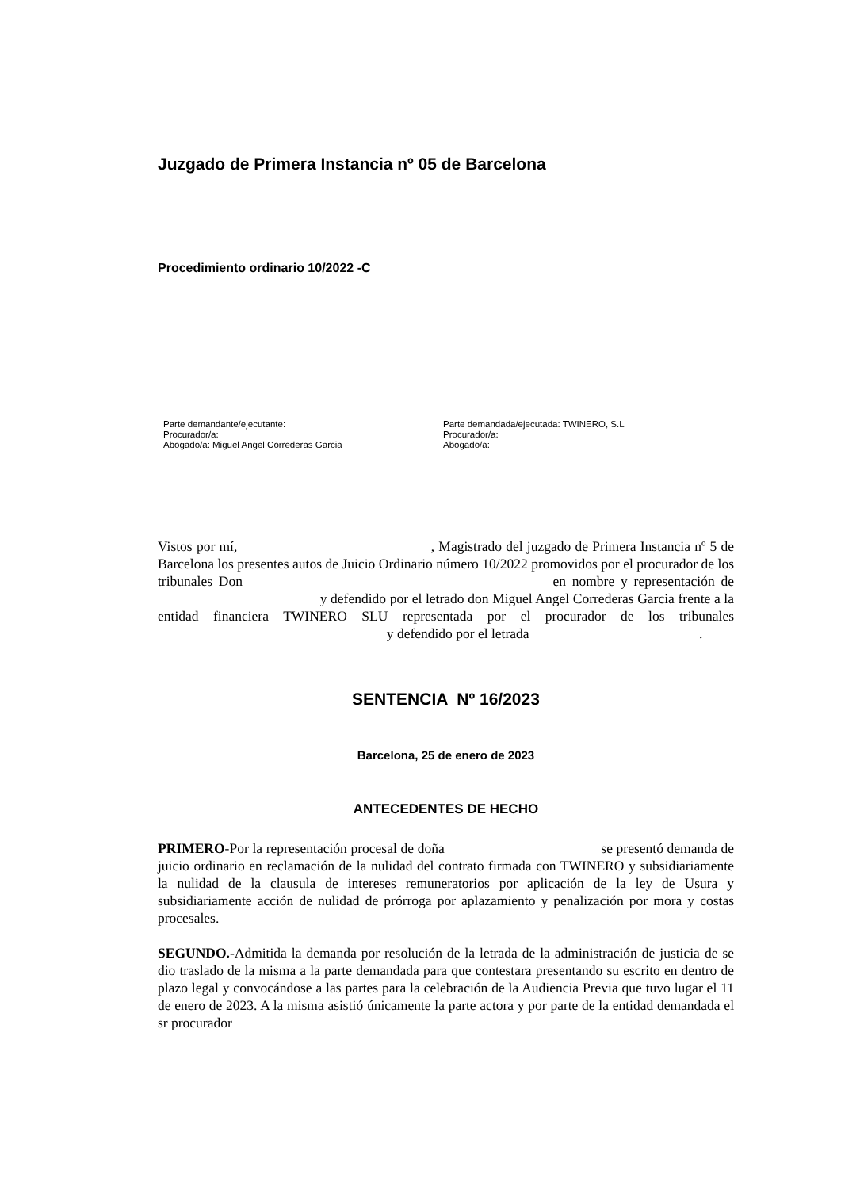Juzgado de Primera Instancia nº 05 de Barcelona
Procedimiento ordinario 10/2022 -C
Parte demandante/ejecutante:
Procurador/a:
Abogado/a: Miguel Angel Correderas Garcia
Parte demandada/ejecutada: TWINERO, S.L
Procurador/a:
Abogado/a:
Vistos por mí, , Magistrado del juzgado de Primera Instancia nº 5 de Barcelona los presentes autos de Juicio Ordinario número 10/2022 promovidos por el procurador de los tribunales Don en nombre y representación de y defendido por el letrado don Miguel Angel Correderas Garcia frente a la entidad financiera TWINERO SLU representada por el procurador de los tribunales y defendido por el letrada .
SENTENCIA Nº 16/2023
Barcelona, 25 de enero de 2023
ANTECEDENTES DE HECHO
PRIMERO-Por la representación procesal de doña se presentó demanda de juicio ordinario en reclamación de la nulidad del contrato firmada con TWINERO y subsidiariamente la nulidad de la clausula de intereses remuneratorios por aplicación de la ley de Usura y subsidiariamente acción de nulidad de prórroga por aplazamiento y penalización por mora y costas procesales.
SEGUNDO.-Admitida la demanda por resolución de la letrada de la administración de justicia de se dio traslado de la misma a la parte demandada para que contestara presentando su escrito en dentro de plazo legal y convocándose a las partes para la celebración de la Audiencia Previa que tuvo lugar el 11 de enero de 2023. A la misma asistió únicamente la parte actora y por parte de la entidad demandada el sr procurador